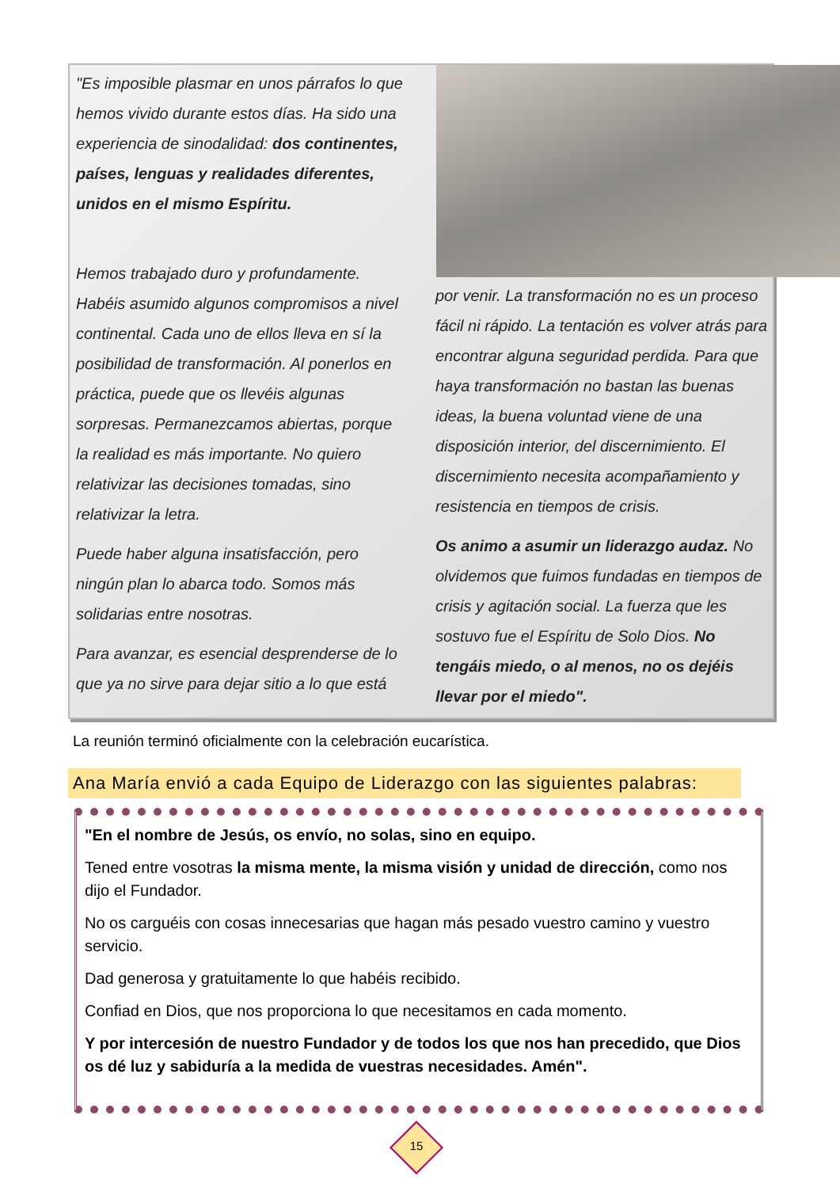"Es imposible plasmar en unos párrafos lo que hemos vivido durante estos días. Ha sido una experiencia de sinodalidad: dos continentes, países, lenguas y realidades diferentes, unidos en el mismo Espíritu.
Hemos trabajado duro y profundamente. Habéis asumido algunos compromisos a nivel continental. Cada uno de ellos lleva en sí la posibilidad de transformación. Al ponerlos en práctica, puede que os llevéis algunas sorpresas. Permanezcamos abiertas, porque la realidad es más importante. No quiero relativizar las decisiones tomadas, sino relativizar la letra.
Puede haber alguna insatisfacción, pero ningún plan lo abarca todo. Somos más solidarias entre nosotras.
Para avanzar, es esencial desprenderse de lo que ya no sirve para dejar sitio a lo que está
por venir. La transformación no es un proceso fácil ni rápido. La tentación es volver atrás para encontrar alguna seguridad perdida. Para que haya transformación no bastan las buenas ideas, la buena voluntad viene de una disposición interior, del discernimiento. El discernimiento necesita acompañamiento y resistencia en tiempos de crisis.
Os animo a asumir un liderazgo audaz. No olvidemos que fuimos fundadas en tiempos de crisis y agitación social. La fuerza que les sostuvo fue el Espíritu de Solo Dios. No tengáis miedo, o al menos, no os dejéis llevar por el miedo".
La reunión terminó oficialmente con la celebración eucarística.
Ana María envió a cada Equipo de Liderazgo con las siguientes palabras:
"En el nombre de Jesús, os envío, no solas, sino en equipo.
Tened entre vosotras la misma mente, la misma visión y unidad de dirección, como nos dijo el Fundador.
No os carguéis con cosas innecesarias que hagan más pesado vuestro camino y vuestro servicio.
Dad generosa y gratuitamente lo que habéis recibido.
Confiad en Dios, que nos proporciona lo que necesitamos en cada momento.
Y por intercesión de nuestro Fundador y de todos los que nos han precedido, que Dios os dé luz y sabiduría a la medida de vuestras necesidades. Amén".
15